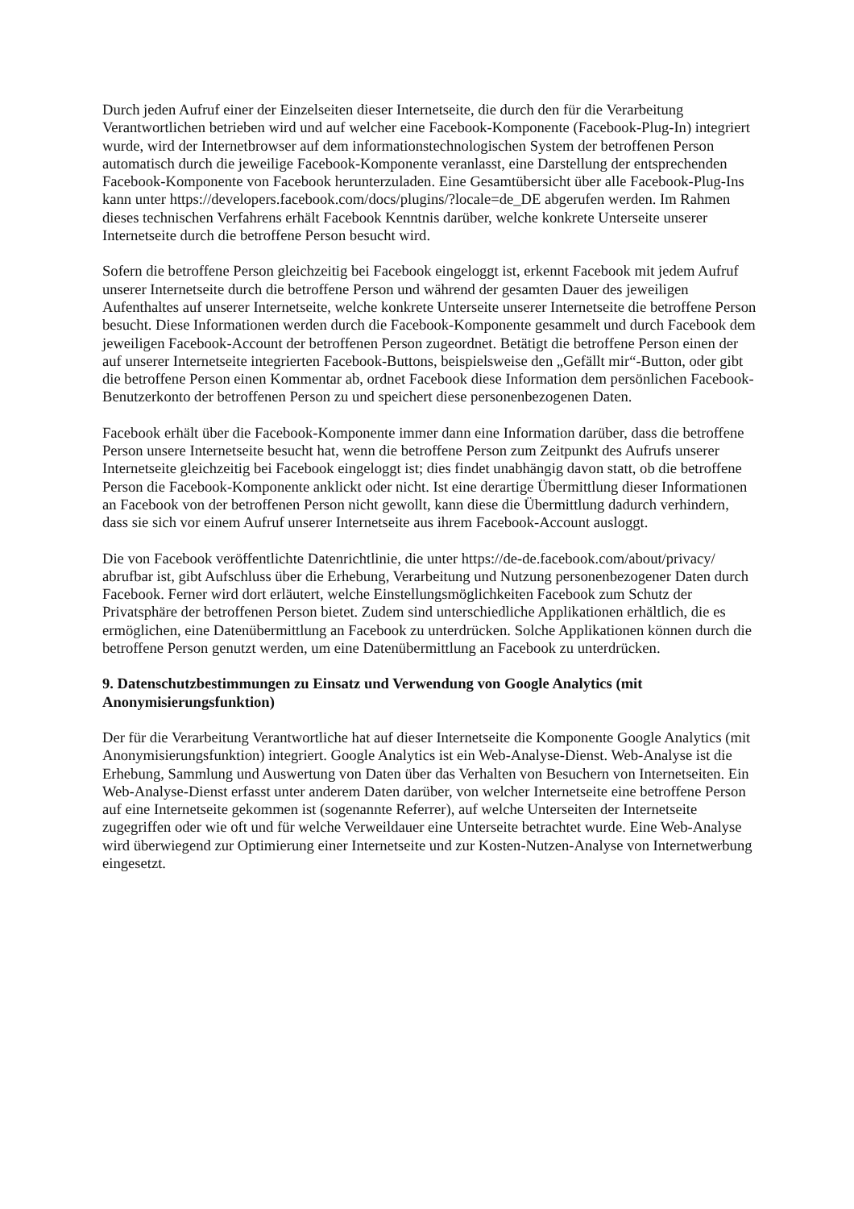Durch jeden Aufruf einer der Einzelseiten dieser Internetseite, die durch den für die Verarbeitung Verantwortlichen betrieben wird und auf welcher eine Facebook-Komponente (Facebook-Plug-In) integriert wurde, wird der Internetbrowser auf dem informationstechnologischen System der betroffenen Person automatisch durch die jeweilige Facebook-Komponente veranlasst, eine Darstellung der entsprechenden Facebook-Komponente von Facebook herunterzuladen. Eine Gesamtübersicht über alle Facebook-Plug-Ins kann unter https://developers.facebook.com/docs/plugins/?locale=de_DE abgerufen werden. Im Rahmen dieses technischen Verfahrens erhält Facebook Kenntnis darüber, welche konkrete Unterseite unserer Internetseite durch die betroffene Person besucht wird.
Sofern die betroffene Person gleichzeitig bei Facebook eingeloggt ist, erkennt Facebook mit jedem Aufruf unserer Internetseite durch die betroffene Person und während der gesamten Dauer des jeweiligen Aufenthaltes auf unserer Internetseite, welche konkrete Unterseite unserer Internetseite die betroffene Person besucht. Diese Informationen werden durch die Facebook-Komponente gesammelt und durch Facebook dem jeweiligen Facebook-Account der betroffenen Person zugeordnet. Betätigt die betroffene Person einen der auf unserer Internetseite integrierten Facebook-Buttons, beispielsweise den „Gefällt mir“-Button, oder gibt die betroffene Person einen Kommentar ab, ordnet Facebook diese Information dem persönlichen Facebook-Benutzerkonto der betroffenen Person zu und speichert diese personenbezogenen Daten.
Facebook erhält über die Facebook-Komponente immer dann eine Information darüber, dass die betroffene Person unsere Internetseite besucht hat, wenn die betroffene Person zum Zeitpunkt des Aufrufs unserer Internetseite gleichzeitig bei Facebook eingeloggt ist; dies findet unabhängig davon statt, ob die betroffene Person die Facebook-Komponente anklickt oder nicht. Ist eine derartige Übermittlung dieser Informationen an Facebook von der betroffenen Person nicht gewollt, kann diese die Übermittlung dadurch verhindern, dass sie sich vor einem Aufruf unserer Internetseite aus ihrem Facebook-Account ausloggt.
Die von Facebook veröffentlichte Datenrichtlinie, die unter https://de-de.facebook.com/about/privacy/ abrufbar ist, gibt Aufschluss über die Erhebung, Verarbeitung und Nutzung personenbezogener Daten durch Facebook. Ferner wird dort erläutert, welche Einstellungsmöglichkeiten Facebook zum Schutz der Privatsphäre der betroffenen Person bietet. Zudem sind unterschiedliche Applikationen erhältlich, die es ermöglichen, eine Datenübermittlung an Facebook zu unterdrücken. Solche Applikationen können durch die betroffene Person genutzt werden, um eine Datenübermittlung an Facebook zu unterdrücken.
9. Datenschutzbestimmungen zu Einsatz und Verwendung von Google Analytics (mit Anonymisierungsfunktion)
Der für die Verarbeitung Verantwortliche hat auf dieser Internetseite die Komponente Google Analytics (mit Anonymisierungsfunktion) integriert. Google Analytics ist ein Web-Analyse-Dienst. Web-Analyse ist die Erhebung, Sammlung und Auswertung von Daten über das Verhalten von Besuchern von Internetseiten. Ein Web-Analyse-Dienst erfasst unter anderem Daten darüber, von welcher Internetseite eine betroffene Person auf eine Internetseite gekommen ist (sogenannte Referrer), auf welche Unterseiten der Internetseite zugegriffen oder wie oft und für welche Verweildauer eine Unterseite betrachtet wurde. Eine Web-Analyse wird überwiegend zur Optimierung einer Internetseite und zur Kosten-Nutzen-Analyse von Internetwerbung eingesetzt.